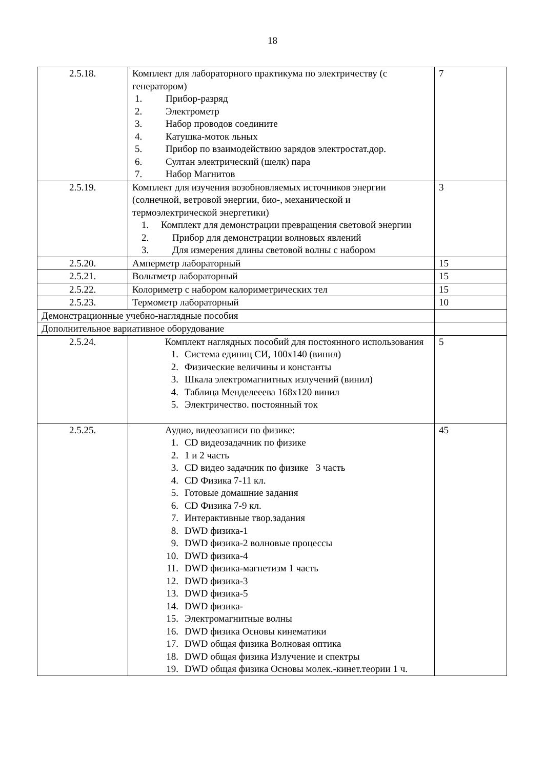18
| 2.5.18. | Комплект для лабораторного практикума по электричеству (с генератором) 1. Прибор-разряд 2. Электрометр 3. Набор проводов соедините 4. Катушка-моток льных 5. Прибор по взаимодействию зарядов электростат.дор. 6. Султан электрический (шелк) пара 7. Набор Магнитов | 7 |
| 2.5.19. | Комплект для изучения возобновляемых источников энергии (солнечной, ветровой энергии, био-, механической и термоэлектрической энергетики) 1. Комплект для демонстрации превращения световой энергии 2. Прибор для демонстрации волновых явлений 3. Для измерения длины световой волны с набором | 3 |
| 2.5.20. | Амперметр лабораторный | 15 |
| 2.5.21. | Вольтметр лабораторный | 15 |
| 2.5.22. | Колориметр с набором калориметрических тел | 15 |
| 2.5.23. | Термометр лабораторный | 10 |
| Демонстрационные учебно-наглядные пособия | | |
| Дополнительное вариативное оборудование | | |
| 2.5.24. | Комплект наглядных пособий для постоянного использования 1. Система единиц СИ, 100x140 (винил) 2. Физические величины и константы 3. Шкала электромагнитных излучений (винил) 4. Таблица Менделееева 168x120 винил 5. Электричество. постоянный ток | 5 |
| 2.5.25. | Аудио, видеозаписи по физике: 1. CD видеозадачник по физике 2. 1 и 2 часть 3. CD видео задачник по физике 3 часть 4. CD Физика 7-11 кл. 5. Готовые домашние задания 6. CD Физика 7-9 кл. 7. Интерактивные твор.задания 8. DWD физика-1 9. DWD физика-2 волновые процессы 10. DWD физика-4 11. DWD физика-магнетизм 1 часть 12. DWD физика-3 13. DWD физика-5 14. DWD физика- 15. Электромагнитные волны 16. DWD физика Основы кинематики 17. DWD общая физика Волновая оптика 18. DWD общая физика Излучение и спектры 19. DWD общая физика Основы молек.-кинет.теории 1 ч. | 45 |